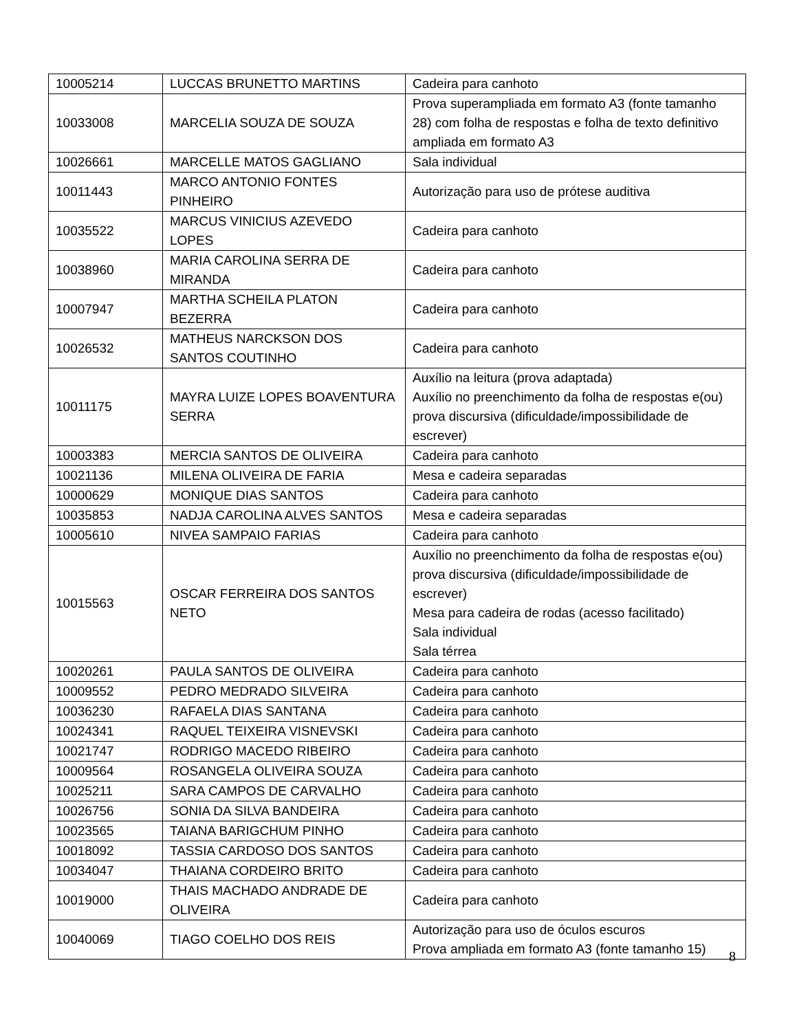| 10005214 | LUCCAS BRUNETTO MARTINS | Cadeira para canhoto |
| 10033008 | MARCELIA SOUZA DE SOUZA | Prova superampliada em formato A3 (fonte tamanho 28) com folha de respostas e folha de texto definitivo ampliada em formato A3 |
| 10026661 | MARCELLE MATOS GAGLIANO | Sala individual |
| 10011443 | MARCO ANTONIO FONTES PINHEIRO | Autorização para uso de prótese auditiva |
| 10035522 | MARCUS VINICIUS AZEVEDO LOPES | Cadeira para canhoto |
| 10038960 | MARIA CAROLINA SERRA DE MIRANDA | Cadeira para canhoto |
| 10007947 | MARTHA SCHEILA PLATON BEZERRA | Cadeira para canhoto |
| 10026532 | MATHEUS NARCKSON DOS SANTOS COUTINHO | Cadeira para canhoto |
| 10011175 | MAYRA LUIZE LOPES BOAVENTURA SERRA | Auxílio na leitura (prova adaptada) Auxílio no preenchimento da folha de respostas e(ou) prova discursiva (dificuldade/impossibilidade de escrever) |
| 10003383 | MERCIA SANTOS DE OLIVEIRA | Cadeira para canhoto |
| 10021136 | MILENA OLIVEIRA DE FARIA | Mesa e cadeira separadas |
| 10000629 | MONIQUE DIAS SANTOS | Cadeira para canhoto |
| 10035853 | NADJA CAROLINA ALVES SANTOS | Mesa e cadeira separadas |
| 10005610 | NIVEA SAMPAIO FARIAS | Cadeira para canhoto |
| 10015563 | OSCAR FERREIRA DOS SANTOS NETO | Auxílio no preenchimento da folha de respostas e(ou) prova discursiva (dificuldade/impossibilidade de escrever) Mesa para cadeira de rodas (acesso facilitado) Sala individual Sala térrea |
| 10020261 | PAULA SANTOS DE OLIVEIRA | Cadeira para canhoto |
| 10009552 | PEDRO MEDRADO SILVEIRA | Cadeira para canhoto |
| 10036230 | RAFAELA DIAS SANTANA | Cadeira para canhoto |
| 10024341 | RAQUEL TEIXEIRA VISNEVSKI | Cadeira para canhoto |
| 10021747 | RODRIGO MACEDO RIBEIRO | Cadeira para canhoto |
| 10009564 | ROSANGELA OLIVEIRA SOUZA | Cadeira para canhoto |
| 10025211 | SARA CAMPOS DE CARVALHO | Cadeira para canhoto |
| 10026756 | SONIA DA SILVA BANDEIRA | Cadeira para canhoto |
| 10023565 | TAIANA BARIGCHUM PINHO | Cadeira para canhoto |
| 10018092 | TASSIA CARDOSO DOS SANTOS | Cadeira para canhoto |
| 10034047 | THAIANA CORDEIRO BRITO | Cadeira para canhoto |
| 10019000 | THAIS MACHADO ANDRADE DE OLIVEIRA | Cadeira para canhoto |
| 10040069 | TIAGO COELHO DOS REIS | Autorização para uso de óculos escuros Prova ampliada em formato A3 (fonte tamanho 15) |
8